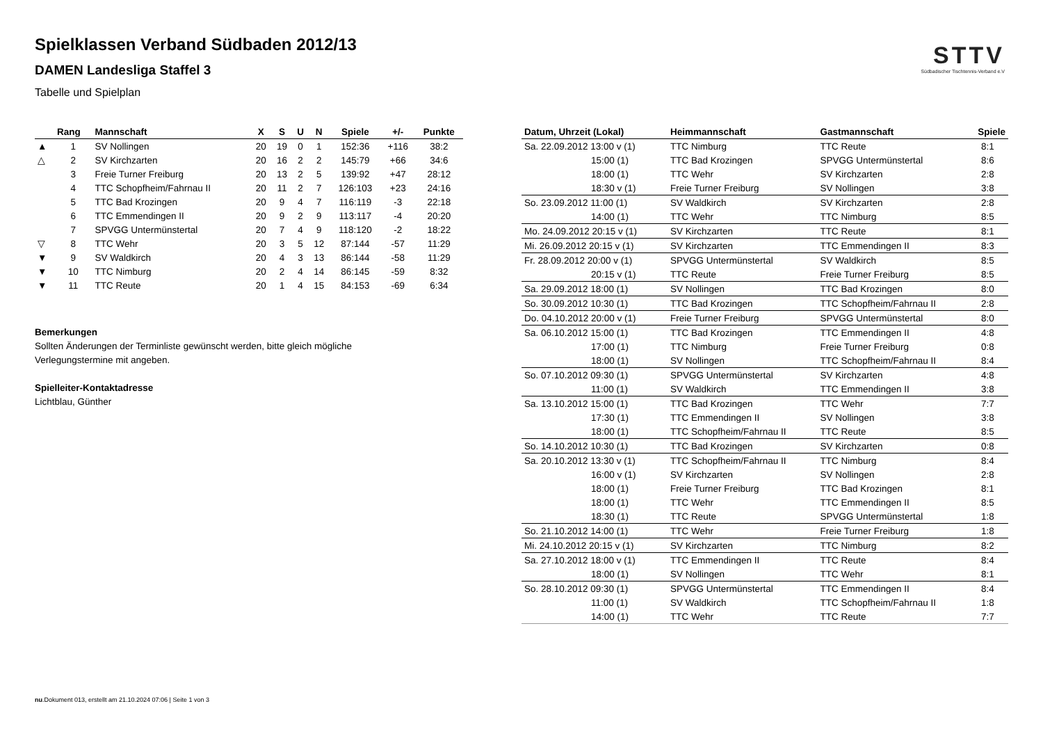Spielklassen Verband Südbaden 2012/13
DAMEN Landesliga Staffel 3
Tabelle und Spielplan
STTV
Südbadischer Tischtennis-Verband e.V
| | Rang | Mannschaft | X | S | U | N | Spiele | +/- | Punkte |
| --- | --- | --- | --- | --- | --- | --- | --- | --- | --- |
| ▲ | 1 | SV Nollingen | 20 | 19 | 0 | 1 | 152:36 | +116 | 38:2 |
| △ | 2 | SV Kirchzarten | 20 | 16 | 2 | 2 | 145:79 | +66 | 34:6 |
| | 3 | Freie Turner Freiburg | 20 | 13 | 2 | 5 | 139:92 | +47 | 28:12 |
| | 4 | TTC Schopfheim/Fahrnau II | 20 | 11 | 2 | 7 | 126:103 | +23 | 24:16 |
| | 5 | TTC Bad Krozingen | 20 | 9 | 4 | 7 | 116:119 | -3 | 22:18 |
| | 6 | TTC Emmendingen II | 20 | 9 | 2 | 9 | 113:117 | -4 | 20:20 |
| | 7 | SPVGG Untermünstertal | 20 | 7 | 4 | 9 | 118:120 | -2 | 18:22 |
| ▽ | 8 | TTC Wehr | 20 | 3 | 5 | 12 | 87:144 | -57 | 11:29 |
| ▼ | 9 | SV Waldkirch | 20 | 4 | 3 | 13 | 86:144 | -58 | 11:29 |
| ▼ | 10 | TTC Nimburg | 20 | 2 | 4 | 14 | 86:145 | -59 | 8:32 |
| ▼ | 11 | TTC Reute | 20 | 1 | 4 | 15 | 84:153 | -69 | 6:34 |
Bemerkungen
Sollten Änderungen der Terminliste gewünscht werden, bitte gleich mögliche Verlegungstermine mit angeben.
Spielleiter-Kontaktadresse
Lichtblau, Günther
| Datum, Uhrzeit (Lokal) | Heimmannschaft | Gastmannschaft | Spiele |
| --- | --- | --- | --- |
| Sa. 22.09.2012 13:00 v (1) | TTC Nimburg | TTC Reute | 8:1 |
| 15:00 (1) | TTC Bad Krozingen | SPVGG Untermünstertal | 8:6 |
| 18:00 (1) | TTC Wehr | SV Kirchzarten | 2:8 |
| 18:30 v (1) | Freie Turner Freiburg | SV Nollingen | 3:8 |
| So. 23.09.2012 11:00 (1) | SV Waldkirch | SV Kirchzarten | 2:8 |
| 14:00 (1) | TTC Wehr | TTC Nimburg | 8:5 |
| Mo. 24.09.2012 20:15 v (1) | SV Kirchzarten | TTC Reute | 8:1 |
| Mi. 26.09.2012 20:15 v (1) | SV Kirchzarten | TTC Emmendingen II | 8:3 |
| Fr. 28.09.2012 20:00 v (1) | SPVGG Untermünstertal | SV Waldkirch | 8:5 |
| 20:15 v (1) | TTC Reute | Freie Turner Freiburg | 8:5 |
| Sa. 29.09.2012 18:00 (1) | SV Nollingen | TTC Bad Krozingen | 8:0 |
| So. 30.09.2012 10:30 (1) | TTC Bad Krozingen | TTC Schopfheim/Fahrnau II | 2:8 |
| Do. 04.10.2012 20:00 v (1) | Freie Turner Freiburg | SPVGG Untermünstertal | 8:0 |
| Sa. 06.10.2012 15:00 (1) | TTC Bad Krozingen | TTC Emmendingen II | 4:8 |
| 17:00 (1) | TTC Nimburg | Freie Turner Freiburg | 0:8 |
| 18:00 (1) | SV Nollingen | TTC Schopfheim/Fahrnau II | 8:4 |
| So. 07.10.2012 09:30 (1) | SPVGG Untermünstertal | SV Kirchzarten | 4:8 |
| 11:00 (1) | SV Waldkirch | TTC Emmendingen II | 3:8 |
| Sa. 13.10.2012 15:00 (1) | TTC Bad Krozingen | TTC Wehr | 7:7 |
| 17:30 (1) | TTC Emmendingen II | SV Nollingen | 3:8 |
| 18:00 (1) | TTC Schopfheim/Fahrnau II | TTC Reute | 8:5 |
| So. 14.10.2012 10:30 (1) | TTC Bad Krozingen | SV Kirchzarten | 0:8 |
| Sa. 20.10.2012 13:30 v (1) | TTC Schopfheim/Fahrnau II | TTC Nimburg | 8:4 |
| 16:00 v (1) | SV Kirchzarten | SV Nollingen | 2:8 |
| 18:00 (1) | Freie Turner Freiburg | TTC Bad Krozingen | 8:1 |
| 18:00 (1) | TTC Wehr | TTC Emmendingen II | 8:5 |
| 18:30 (1) | TTC Reute | SPVGG Untermünstertal | 1:8 |
| So. 21.10.2012 14:00 (1) | TTC Wehr | Freie Turner Freiburg | 1:8 |
| Mi. 24.10.2012 20:15 v (1) | SV Kirchzarten | TTC Nimburg | 8:2 |
| Sa. 27.10.2012 18:00 v (1) | TTC Emmendingen II | TTC Reute | 8:4 |
| 18:00 (1) | SV Nollingen | TTC Wehr | 8:1 |
| So. 28.10.2012 09:30 (1) | SPVGG Untermünstertal | TTC Emmendingen II | 8:4 |
| 11:00 (1) | SV Waldkirch | TTC Schopfheim/Fahrnau II | 1:8 |
| 14:00 (1) | TTC Wehr | TTC Reute | 7:7 |
nu.Dokument 013, erstellt am 21.10.2024 07:06 | Seite 1 von 3